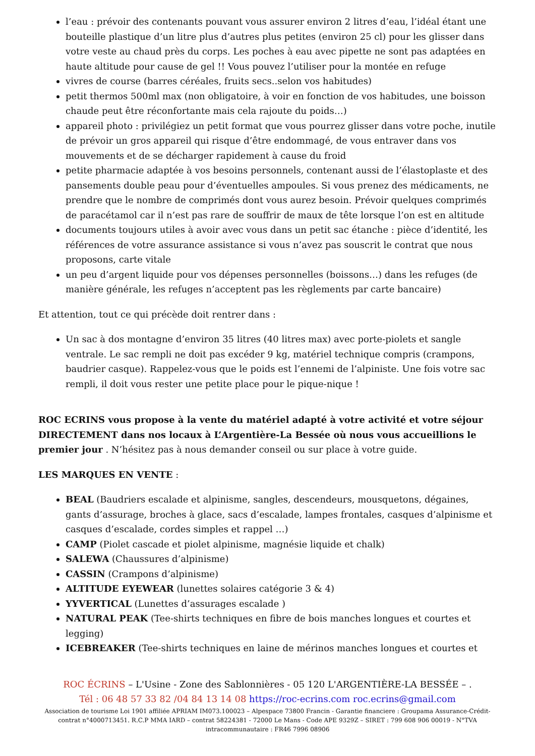l’eau : prévoir des contenants pouvant vous assurer environ 2 litres d’eau, l’idéal étant une bouteille plastique d’un litre plus d’autres plus petites (environ 25 cl) pour les glisser dans votre veste au chaud près du corps. Les poches à eau avec pipette ne sont pas adaptées en haute altitude pour cause de gel !! Vous pouvez l’utiliser pour la montée en refuge
vivres de course (barres céréales, fruits secs..selon vos habitudes)
petit thermos 500ml max (non obligatoire, à voir en fonction de vos habitudes, une boisson chaude peut être réconfortante mais cela rajoute du poids…)
appareil photo : privilégiez un petit format que vous pourrez glisser dans votre poche, inutile de prévoir un gros appareil qui risque d’être endommagé, de vous entraver dans vos mouvements et de se décharger rapidement à cause du froid
petite pharmacie adaptée à vos besoins personnels, contenant aussi de l’élastoplaste et des pansements double peau pour d’éventuelles ampoules. Si vous prenez des médicaments, ne prendre que le nombre de comprimés dont vous aurez besoin. Prévoir quelques comprimés de paracétamol car il n’est pas rare de souffrir de maux de tête lorsque l’on est en altitude
documents toujours utiles à avoir avec vous dans un petit sac étanche : pièce d’identité, les références de votre assurance assistance si vous n’avez pas souscrit le contrat que nous proposons, carte vitale
un peu d’argent liquide pour vos dépenses personnelles (boissons…) dans les refuges (de manière générale, les refuges n’acceptent pas les règlements par carte bancaire)
Et attention, tout ce qui précède doit rentrer dans :
Un sac à dos montagne d’environ 35 litres (40 litres max) avec porte-piolets et sangle ventrale. Le sac rempli ne doit pas excéder 9 kg, matériel technique compris (crampons, baudrier casque). Rappelez-vous que le poids est l’ennemi de l’alpiniste. Une fois votre sac rempli, il doit vous rester une petite place pour le pique-nique !
ROC ECRINS vous propose à la vente du matériel adapté à votre activité et votre séjour DIRECTEMENT dans nos locaux à L’Argentière-La Bessée où nous vous accueillions le premier jour . N’hésitez pas à nous demander conseil ou sur place à votre guide.
LES MARQUES EN VENTE :
BEAL (Baudriers escalade et alpinisme, sangles, descendeurs, mousquetons, dégaines, gants d’assurage, broches à glace, sacs d’escalade, lampes frontales, casques d’alpinisme et casques d’escalade, cordes simples et rappel …)
CAMP (Piolet cascade et piolet alpinisme, magnésie liquide et chalk)
SALEWA (Chaussures d’alpinisme)
CASSIN (Crampons d’alpinisme)
ALTITUDE EYEWEAR (lunettes solaires catégorie 3 & 4)
YYVERTICAL (Lunettes d’assurages escalade )
NATURAL PEAK (Tee-shirts techniques en fibre de bois manches longues et courtes et legging)
ICEBREAKER (Tee-shirts techniques en laine de mérinos manches longues et courtes et
ROC ÉCRINS – L'Usine - Zone des Sablonnières - 05 120 L'ARGENTIÈRE-LA BESSÉE – .
Tél : 06 48 57 33 82 /04 84 13 14 08 https://roc-ecrins.com roc.ecrins@gmail.com
Association de tourisme Loi 1901 affiliée APRIAM IM073.100023 – Alpespace 73800 Francin - Garantie financiere : Groupama Assurance-Crédit-contrat n°4000713451. R.C.P MMA IARD – contrat 58224381 - 72000 Le Mans - Code APE 9329Z – SIRET : 799 608 906 00019 - N°TVA intracommunautaire : FR46 7996 08906